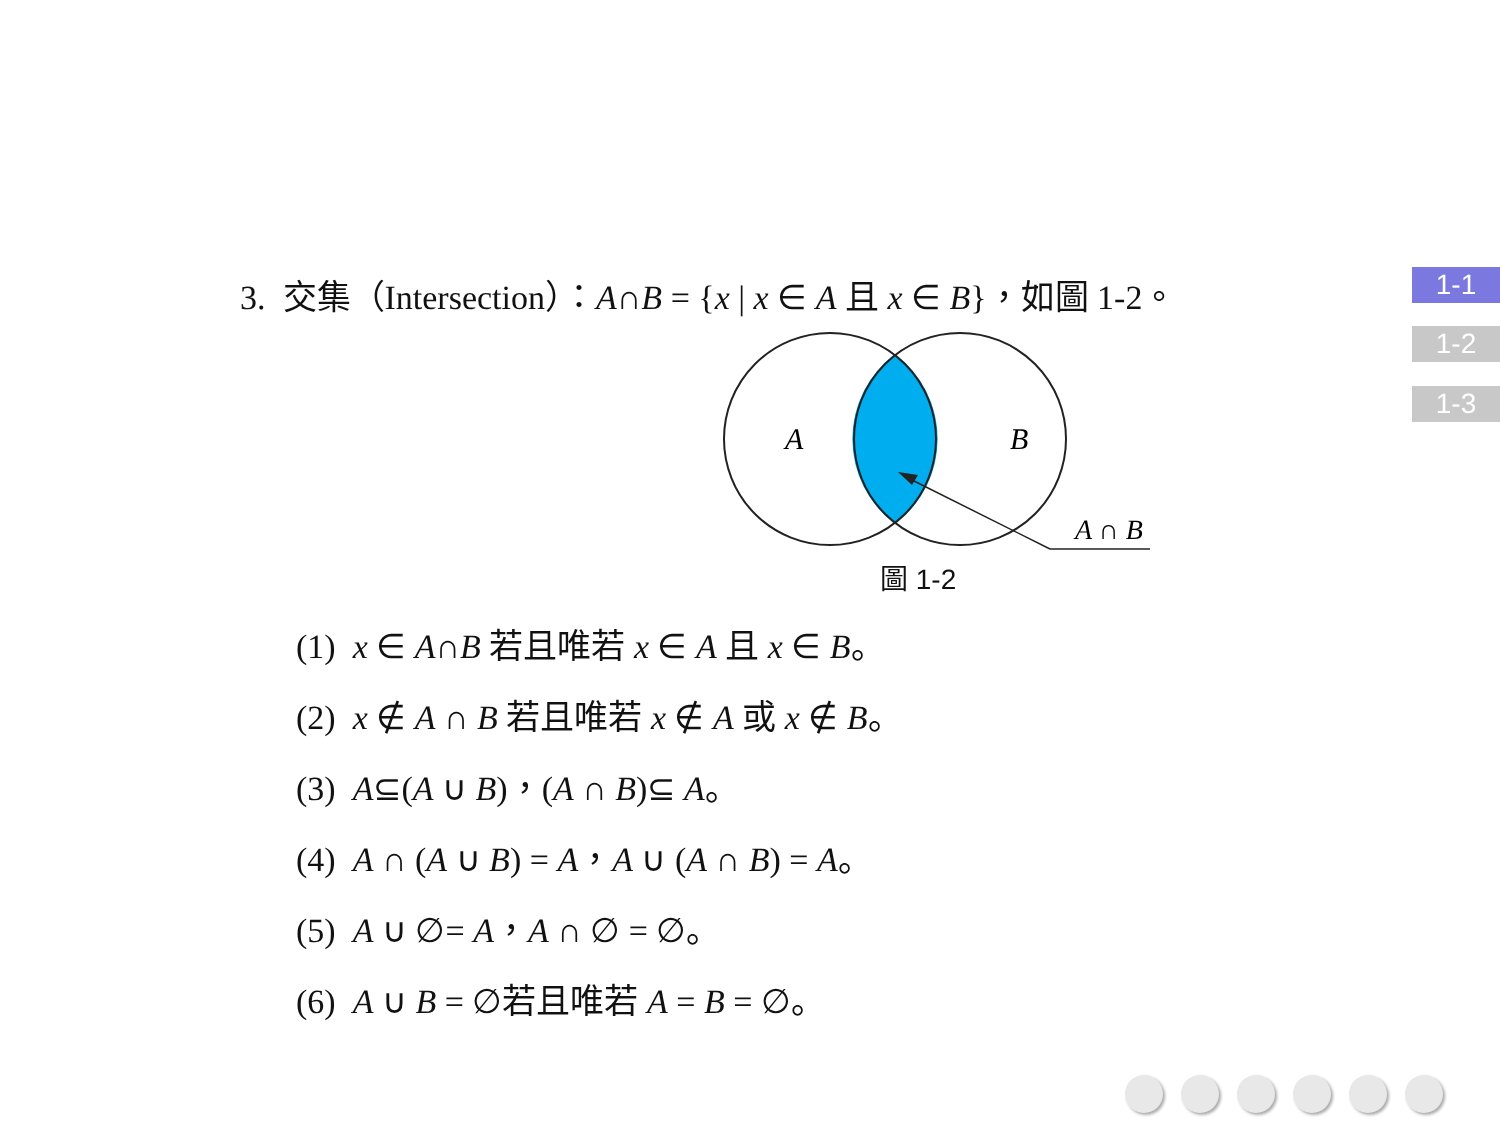1-1
1-2
1-3
3. 交集（Intersection）：A∩B = {x | x ∈ A 且 x ∈ B}，如圖 1-2。
A
B
A ∩ B
圖 1-2
(1) x ∈ A∩B 若且唯若 x ∈ A 且 x ∈ B。
(2) x ∉ A ∩ B 若且唯若 x ∉ A 或 x ∉ B。
(3) A⊆(A ∪ B)，(A ∩ B)⊆ A。
(4) A ∩ (A ∪ B) = A，A ∪ (A ∩ B) = A。
(5) A ∪ ∅= A，A ∩ ∅ = ∅。
(6) A ∪ B = ∅若且唯若 A = B = ∅。